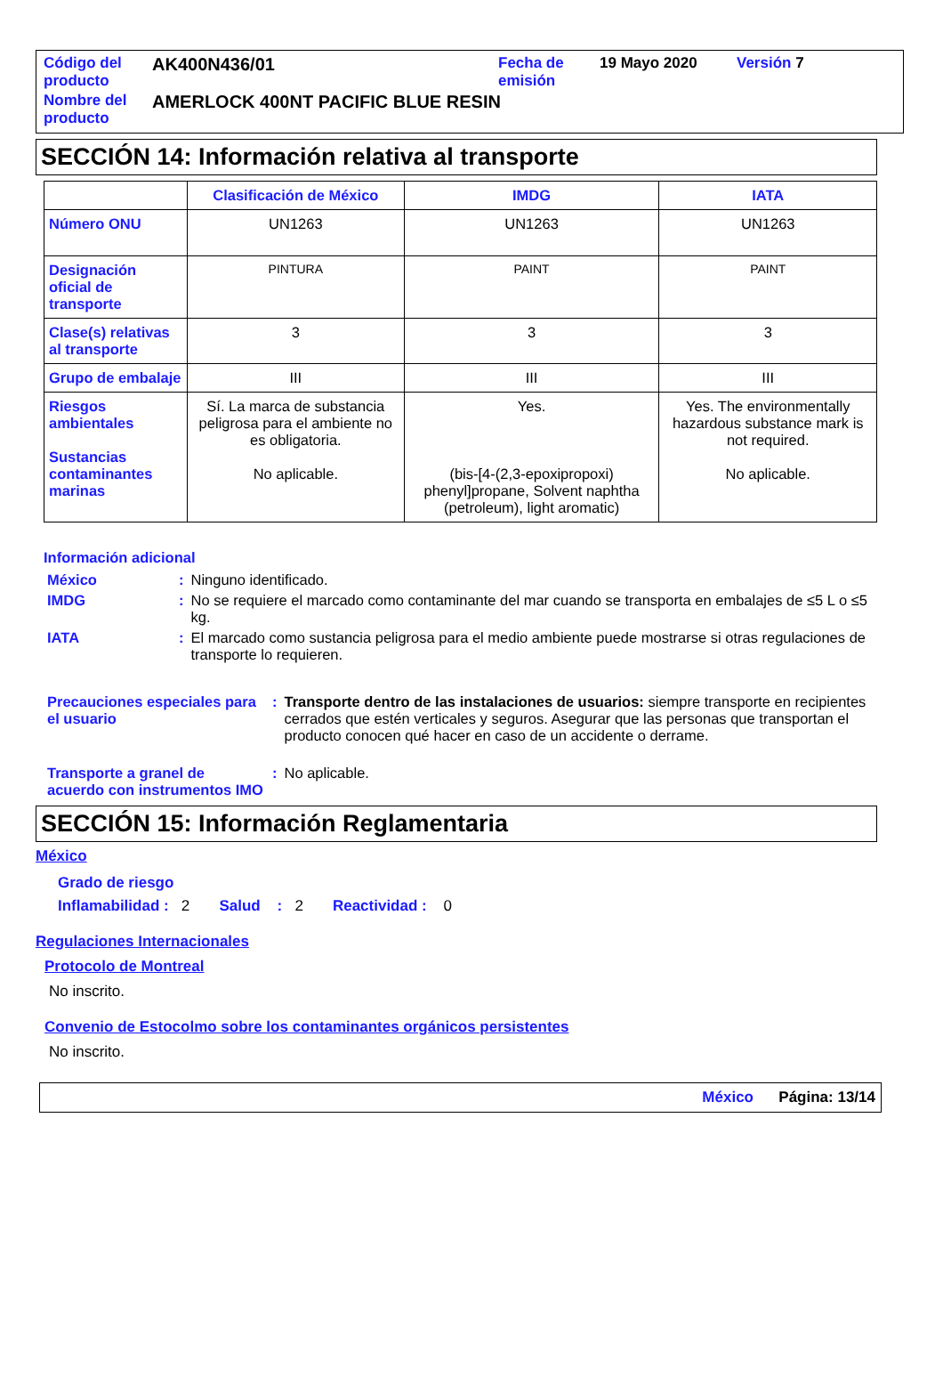| Código del producto | AK400N436/01 | Fecha de emisión | 19 Mayo 2020 | Versión 7 |
| Nombre del producto | AMERLOCK 400NT PACIFIC BLUE RESIN | | | |
SECCIÓN 14: Información relativa al transporte
| | Clasificación de México | IMDG | IATA |
| --- | --- | --- | --- |
| Número ONU | UN1263 | UN1263 | UN1263 |
| Designación oficial de transporte | PINTURA | PAINT | PAINT |
| Clase(s) relativas al transporte | 3 | 3 | 3 |
| Grupo de embalaje | III | III | III |
| Riesgos ambientales Sustancias contaminantes marinas | Sí. La marca de substancia peligrosa para el ambiente no es obligatoria. No aplicable. | Yes. (bis-[4-(2,3-epoxipropoxi) phenyl]propane, Solvent naphtha (petroleum), light aromatic) | Yes. The environmentally hazardous substance mark is not required. No aplicable. |
Información adicional
| México | : | Ninguno identificado. |
| IMDG | : | No se requiere el marcado como contaminante del mar cuando se transporta en embalajes de ≤5 L o ≤5 kg. |
| IATA | : | El marcado como sustancia peligrosa para el medio ambiente puede mostrarse si otras regulaciones de transporte lo requieren. |
| Precauciones especiales para el usuario | : | Transporte dentro de las instalaciones de usuarios: siempre transporte en recipientes cerrados que estén verticales y seguros. Asegurar que las personas que transportan el producto conocen qué hacer en caso de un accidente o derrame. |
| Transporte a granel de acuerdo con instrumentos IMO | : | No aplicable. |
SECCIÓN 15: Información Reglamentaria
México
Grado de riesgo
Inflamabilidad : 2 Salud : 2 Reactividad : 0
Regulaciones Internacionales
Protocolo de Montreal
No inscrito.
Convenio de Estocolmo sobre los contaminantes orgánicos persistentes
No inscrito.
México Página: 13/14